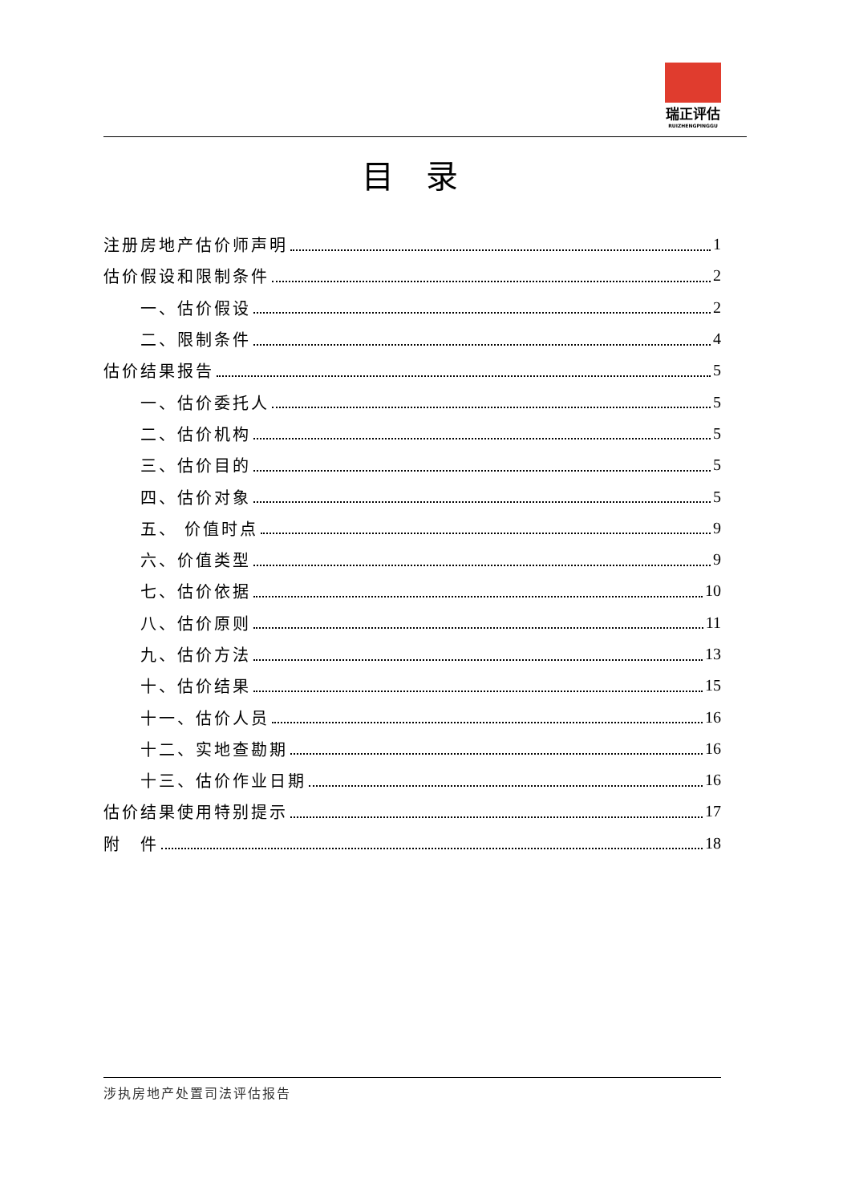瑞正评估
RUIZHENGPINGGU
目录
注册房地产估价师声明 1
估价假设和限制条件 2
一、估价假设 2
二、限制条件 4
估价结果报告 5
一、估价委托人 5
二、估价机构 5
三、估价目的 5
四、估价对象 5
五、 价值时点 9
六、价值类型 9
七、估价依据 10
八、估价原则 11
九、估价方法 13
十、估价结果 15
十一、估价人员 16
十二、实地查勘期 16
十三、估价作业日期 16
估价结果使用特别提示 17
附　件 18
涉执房地产处置司法评估报告